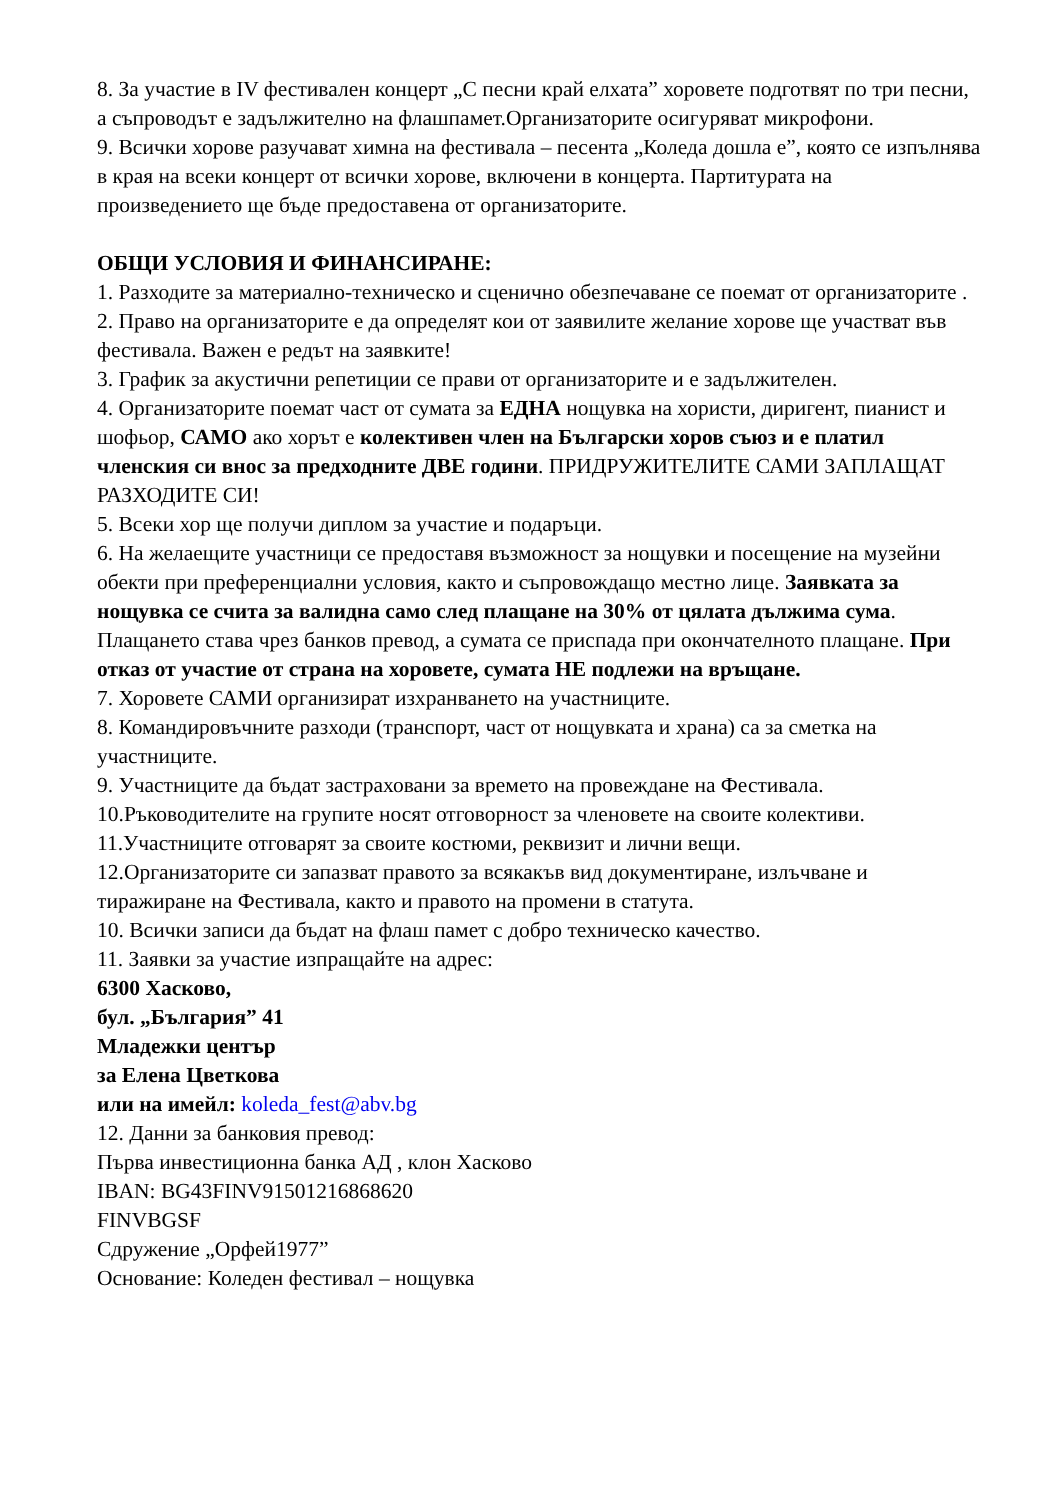8. За участие в IV фестивален концерт „С песни край елхата” хоровете подготвят по три песни, а съпроводът е задължително на флашпамет.Организаторите осигуряват микрофони.
9. Всички хорове разучават химна на фестивала – песента „Коледа дошла е”, която се изпълнява в края на всеки концерт от всички хорове, включени в концерта. Партитурата на произведението ще бъде предоставена от организаторите.
ОБЩИ УСЛОВИЯ И ФИНАНСИРАНЕ:
1. Разходите за материално-техническо и сценично обезпечаване се поемат от организаторите .
2. Право на организаторите е да определят кои от заявилите желание хорове ще участват във фестивала. Важен е редът на заявките!
3. График за акустични репетиции се прави от организаторите и е задължителен.
4. Организаторите поемат част от сумата за ЕДНА нощувка на хористи, диригент, пианист и шофьор, САМО ако хорът е колективен член на Български хоров съюз и е платил членския си внос за предходните ДВЕ години. ПРИДРУЖИТЕЛИТЕ САМИ ЗАПЛАЩАТ РАЗХОДИТЕ СИ!
5. Всеки хор ще получи диплом за участие и подаръци.
6. На желаещите участници се предоставя възможност за нощувки и посещение на музейни обекти при преференциални условия, както и съпровождащо местно лице. Заявката за нощувка се счита за валидна само след плащане на 30% от цялата дължима сума. Плащането става чрез банков превод, а сумата се приспада при окончателното плащане. При отказ от участие от страна на хоровете, сумата НЕ подлежи на връщане.
7. Хоровете САМИ организират изхранването на участниците.
8. Командировъчните разходи (транспорт, част от нощувката и храна) са за сметка на участниците.
9. Участниците да бъдат застраховани за времето на провеждане на Фестивала.
10.Ръководителите на групите носят отговорност за членовете на своите колективи.
11.Участниците отговарят за своите костюми, реквизит и лични вещи.
12.Организаторите си запазват правото за всякакъв вид документиране, излъчване и тиражиране на Фестивала, както и правото на промени в статута.
10. Всички записи да бъдат на флаш памет с добро техническо качество.
11. Заявки за участие изпращайте на адрес:
6300 Хасково,
бул. „България” 41
Младежки център
за Елена Цветкова
или на имейл: koleda_fest@abv.bg
12. Данни за банковия превод:
Първа инвестиционна банка АД , клон Хасково
IBAN: BG43FINV91501216868620
FINVBGSF
Сдружение „Орфей1977”
Основание: Коледен фестивал – нощувка